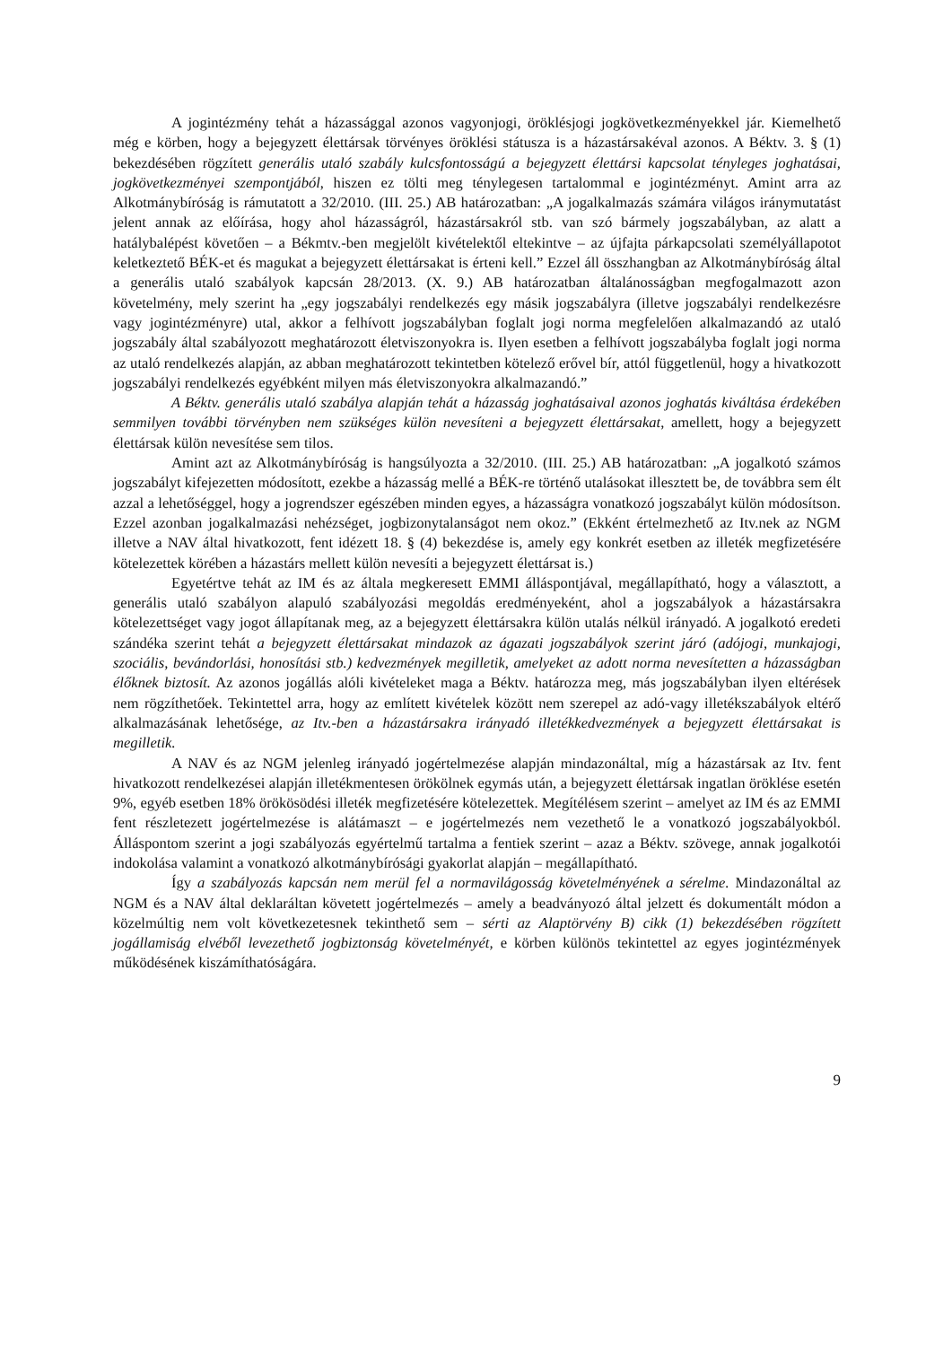A jogintézmény tehát a házassággal azonos vagyonjogi, öröklésjogi jogkövetkezményekkel jár. Kiemelhető még e körben, hogy a bejegyzett élettársak törvényes öröklési státusza is a házastársakéval azonos. A Béktv. 3. § (1) bekezdésében rögzített generális utaló szabály kulcsfontosságú a bejegyzett élettársi kapcsolat tényleges joghatásai, jogkövetkezményei szempontjából, hiszen ez tölti meg ténylegesen tartalommal e jogintézményt. Amint arra az Alkotmánybíróság is rámutatott a 32/2010. (III. 25.) AB határozatban: „A jogalkalmazás számára világos iránymutatást jelent annak az előírása, hogy ahol házasságról, házastársakról stb. van szó bármely jogszabályban, az alatt a hatálybalépést követően – a Békmtv.-ben megjelölt kivételektől eltekintve – az újfajta párkapcsolati személyállapotot keletkeztető BÉK-et és magukat a bejegyzett élettársakat is érteni kell.” Ezzel áll összhangban az Alkotmánybíróság által a generális utaló szabályok kapcsán 28/2013. (X. 9.) AB határozatban általánosságban megfogalmazott azon követelmény, mely szerint ha „egy jogszabályi rendelkezés egy másik jogszabályra (illetve jogszabályi rendelkezésre vagy jogintézményre) utal, akkor a felhívott jogszabályban foglalt jogi norma megfelelően alkalmazandó az utaló jogszabály által szabályozott meghatározott életviszonyokra is. Ilyen esetben a felhívott jogszabályba foglalt jogi norma az utaló rendelkezés alapján, az abban meghatározott tekintetben kötelező erővel bír, attól függetlenül, hogy a hivatkozott jogszabályi rendelkezés egyébként milyen más életviszonyokra alkalmazandó.”
A Béktv. generális utaló szabálya alapján tehát a házasság joghatásaival azonos joghatás kiváltása érdekében semmilyen további törvényben nem szükséges külön nevesíteni a bejegyzett élettársakat, amellett, hogy a bejegyzett élettársak külön nevesítése sem tilos.
Amint azt az Alkotmánybíróság is hangsúlyozta a 32/2010. (III. 25.) AB határozatban: „A jogalkotó számos jogszabályt kifejezetten módosított, ezekbe a házasság mellé a BÉK-re történő utalásokat illesztett be, de továbbra sem élt azzal a lehetőséggel, hogy a jogrendszer egészében minden egyes, a házasságra vonatkozó jogszabályt külön módosítson. Ezzel azonban jogalkalmazási nehézséget, jogbizonytalanságot nem okoz.” (Ekként értelmezhető az Itv.nek az NGM illetve a NAV által hivatkozott, fent idézett 18. § (4) bekezdése is, amely egy konkrét esetben az illeték megfizetésére kötelezettek körében a házastárs mellett külön nevesíti a bejegyzett élettársat is.)
Egyetértve tehát az IM és az általa megkeresett EMMI álláspontjával, megállapítható, hogy a választott, a generális utaló szabályon alapuló szabályozási megoldás eredményeként, ahol a jogszabályok a házastársakra kötelezettséget vagy jogot állapítanak meg, az a bejegyzett élettársakra külön utalás nélkül irányadó. A jogalkotó eredeti szándéka szerint tehát a bejegyzett élettársakat mindazok az ágazati jogszabályok szerint járó (adójogi, munkajogi, szociális, bevándorlási, honosítási stb.) kedvezmények megilletik, amelyeket az adott norma nevesítetten a házasságban élőknek biztosít. Az azonos jogállás alóli kivételeket maga a Béktv. határozza meg, más jogszabályban ilyen eltérések nem rögzíthetőek. Tekintettel arra, hogy az említett kivételek között nem szerepel az adó-vagy illetékszabályok eltérő alkalmazásának lehetősége, az Itv.-ben a házastársakra irányadó illetékkedvezmények a bejegyzett élettársakat is megilletik.
A NAV és az NGM jelenleg irányadó jogértelmezése alapján mindazonáltal, míg a házastársak az Itv. fent hivatkozott rendelkezései alapján illetékmentesen örökölnek egymás után, a bejegyzett élettársak ingatlan öröklése esetén 9%, egyéb esetben 18% örökösödési illeték megfizetésére kötelezettek. Megítélésem szerint – amelyet az IM és az EMMI fent részletezett jogértelmezése is alátámaszt – e jogértelmezés nem vezethető le a vonatkozó jogszabályokból. Álláspontom szerint a jogi szabályozás egyértelmű tartalma a fentiek szerint – azaz a Béktv. szövege, annak jogalkotói indokolása valamint a vonatkozó alkotmánybírósági gyakorlat alapján – megállapítható.
Így a szabályozás kapcsán nem merül fel a normavilágosság követelményének a sérelme. Mindazonáltal az NGM és a NAV által deklaráltan követett jogértelmezés – amely a beadványozó által jelzett és dokumentált módon a közelmúltig nem volt következetesnek tekinthető sem – sérti az Alaptörvény B) cikk (1) bekezdésében rögzített jogállamiság elvéből levezethető jogbiztonság követelményét, e körben különös tekintettel az egyes jogintézmények működésének kiszámíthatóságára.
9